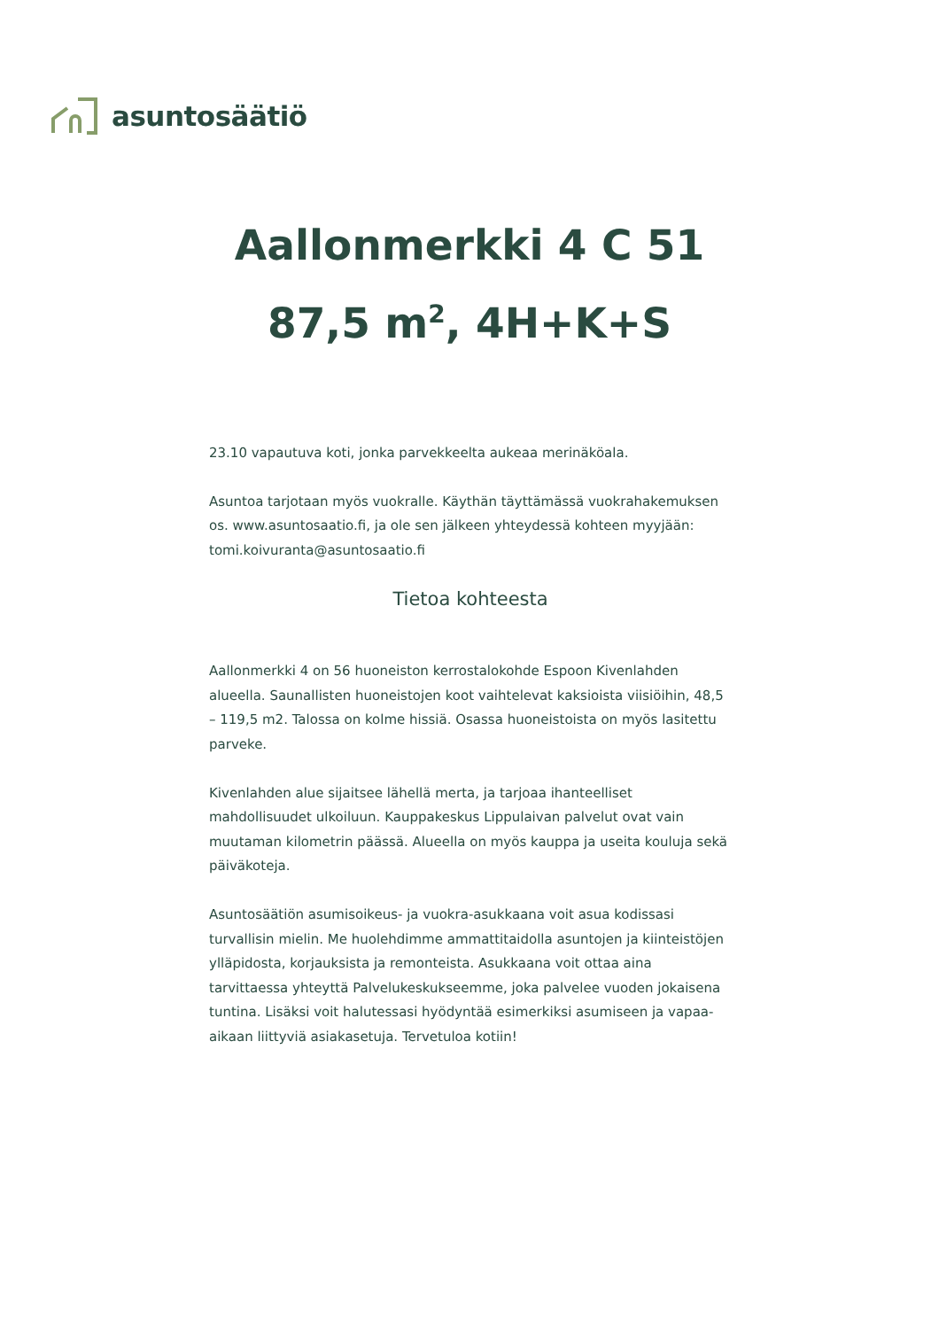asuntosäätiö
Aallonmerkki 4 C 51
87,5 m<sup>2</sup>, 4H+K+S
23.10 vapautuva koti, jonka parvekkeelta aukeaa merinäköala.
Asuntoa tarjotaan myös vuokralle. Käythän täyttämässä vuokrahakemuksen os. www.asuntosaatio.fi, ja ole sen jälkeen yhteydessä kohteen myyjään: tomi.koivuranta@asuntosaatio.fi
Tietoa kohteesta
Aallonmerkki 4 on 56 huoneiston kerrostalokohde Espoon Kivenlahden alueella. Saunallisten huoneistojen koot vaihtelevat kaksioista viisiöihin, 48,5 – 119,5 m2. Talossa on kolme hissiä. Osassa huoneistoista on myös lasitettu parveke.
Kivenlahden alue sijaitsee lähellä merta, ja tarjoaa ihanteelliset mahdollisuudet ulkoiluun. Kauppakeskus Lippulaivan palvelut ovat vain muutaman kilometrin päässä. Alueella on myös kauppa ja useita kouluja sekä päiväkoteja.
Asuntosäätiön asumisoikeus- ja vuokra-asukkaana voit asua kodissasi turvallisin mielin. Me huolehdimme ammattitaidolla asuntojen ja kiinteistöjen ylläpidosta, korjauksista ja remonteista. Asukkaana voit ottaa aina tarvittaessa yhteyttä Palvelukeskukseemme, joka palvelee vuoden jokaisena tuntina. Lisäksi voit halutessasi hyödyntää esimerkiksi asumiseen ja vapaa-aikaan liittyviä asiakasetuja. Tervetuloa kotiin!